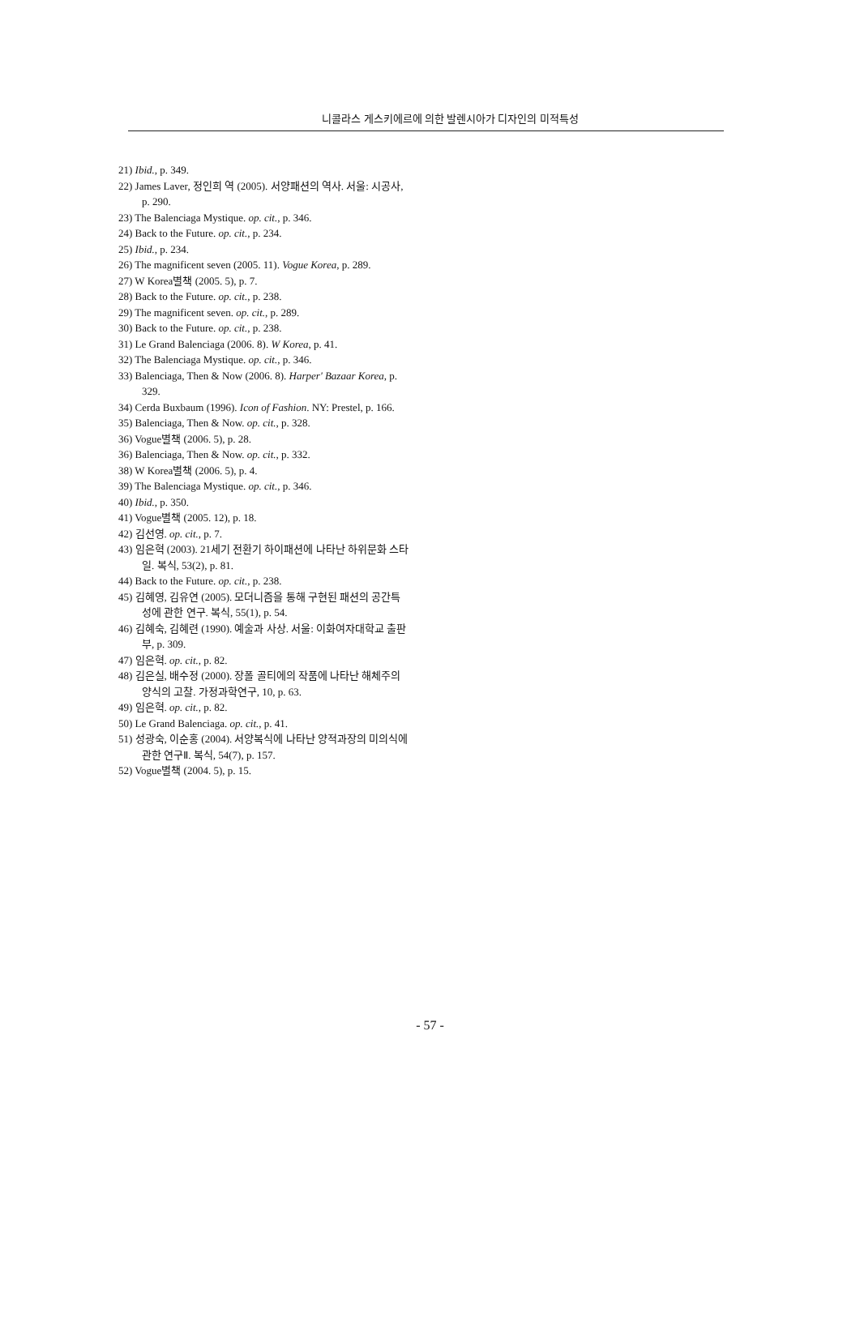니콜라스 게스키에르에 의한 발렌시아가 디자인의 미적특성
21) Ibid., p. 349.
22) James Laver, 정인희 역 (2005). 서양패션의 역사. 서울: 시공사, p. 290.
23) The Balenciaga Mystique. op. cit., p. 346.
24) Back to the Future. op. cit., p. 234.
25) Ibid., p. 234.
26) The magnificent seven (2005. 11). Vogue Korea, p. 289.
27) W Korea별책 (2005. 5), p. 7.
28) Back to the Future. op. cit., p. 238.
29) The magnificent seven. op. cit., p. 289.
30) Back to the Future. op. cit., p. 238.
31) Le Grand Balenciaga (2006. 8). W Korea, p. 41.
32) The Balenciaga Mystique. op. cit., p. 346.
33) Balenciaga, Then & Now (2006. 8). Harper' Bazaar Korea, p. 329.
34) Cerda Buxbaum (1996). Icon of Fashion. NY: Prestel, p. 166.
35) Balenciaga, Then & Now. op. cit., p. 328.
36) Vogue별책 (2006. 5), p. 28.
36) Balenciaga, Then & Now. op. cit., p. 332.
38) W Korea별책 (2006. 5), p. 4.
39) The Balenciaga Mystique. op. cit., p. 346.
40) Ibid., p. 350.
41) Vogue별책 (2005. 12), p. 18.
42) 김선영. op. cit., p. 7.
43) 임은혁 (2003). 21세기 전환기 하이패션에 나타난 하위문화 스타일. 복식, 53(2), p. 81.
44) Back to the Future. op. cit., p. 238.
45) 김혜영, 김유연 (2005). 모더니즘을 통해 구현된 패션의 공간특성에 관한 연구. 복식, 55(1), p. 54.
46) 김혜숙, 김혜련 (1990). 예술과 사상. 서울: 이화여자대학교 출판부, p. 309.
47) 임은혁. op. cit., p. 82.
48) 김은실, 배수정 (2000). 장폴 골티에의 작품에 나타난 해체주의 양식의 고찰. 가정과학연구, 10, p. 63.
49) 임은혁. op. cit., p. 82.
50) Le Grand Balenciaga. op. cit., p. 41.
51) 성광숙, 이순홍 (2004). 서양복식에 나타난 양적과장의 미의식에 관한 연구Ⅱ. 복식, 54(7), p. 157.
52) Vogue별책 (2004. 5), p. 15.
- 57 -